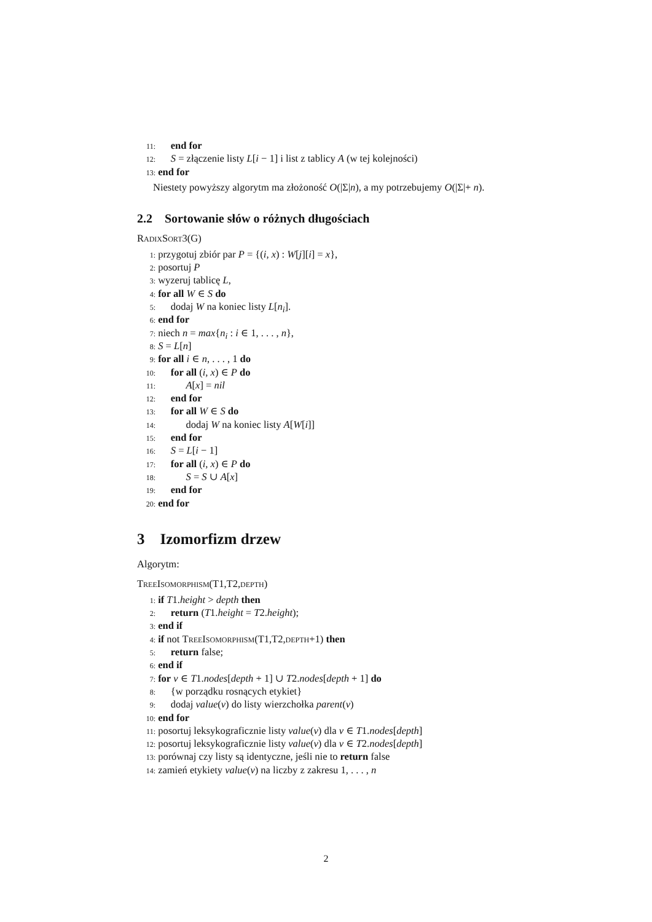11: end for
12: S = złączenie listy L[i − 1] i list z tablicy A (w tej kolejności)
13: end for
Niestety powyższy algorytm ma złożoność O(|Σ|n), a my potrzebujemy O(|Σ|+ n).
2.2 Sortowanie słów o różnych długościach
RadixSort3(G)
1: przygotuj zbiór par P = {(i, x) : W[j][i] = x},
2: posortuj P
3: wyzeruj tablicę L,
4: for all W ∈ S do
5: dodaj W na koniec listy L[n<sub>i</sub>].
6: end for
7: niech n = max{n<sub>i</sub> : i ∈ 1, . . . , n},
8: S = L[n]
9: for all i ∈ n, . . . , 1 do
10: for all (i, x) ∈ P do
11: A[x] = nil
12: end for
13: for all W ∈ S do
14: dodaj W na koniec listy A[W[i]]
15: end for
16: S = L[i − 1]
17: for all (i, x) ∈ P do
18: S = S ∪ A[x]
19: end for
20: end for
3 Izomorfizm drzew
Algorytm:
TreeIsomorphism(T1,T2,depth)
1: if T1.height > depth then
2: return (T1.height = T2.height);
3: end if
4: if not TreeIsomorphism(T1,T2,depth+1) then
5: return false;
6: end if
7: for v ∈ T1.nodes[depth + 1] ∪ T2.nodes[depth + 1] do
8: {w porządku rosnących etykiet}
9: dodaj value(v) do listy wierzchołka parent(v)
10: end for
11: posortuj leksykograficznie listy value(v) dla v ∈ T1.nodes[depth]
12: posortuj leksykograficznie listy value(v) dla v ∈ T2.nodes[depth]
13: porównaj czy listy są identyczne, jeśli nie to return false
14: zamień etykiety value(v) na liczby z zakresu 1, . . . , n
2